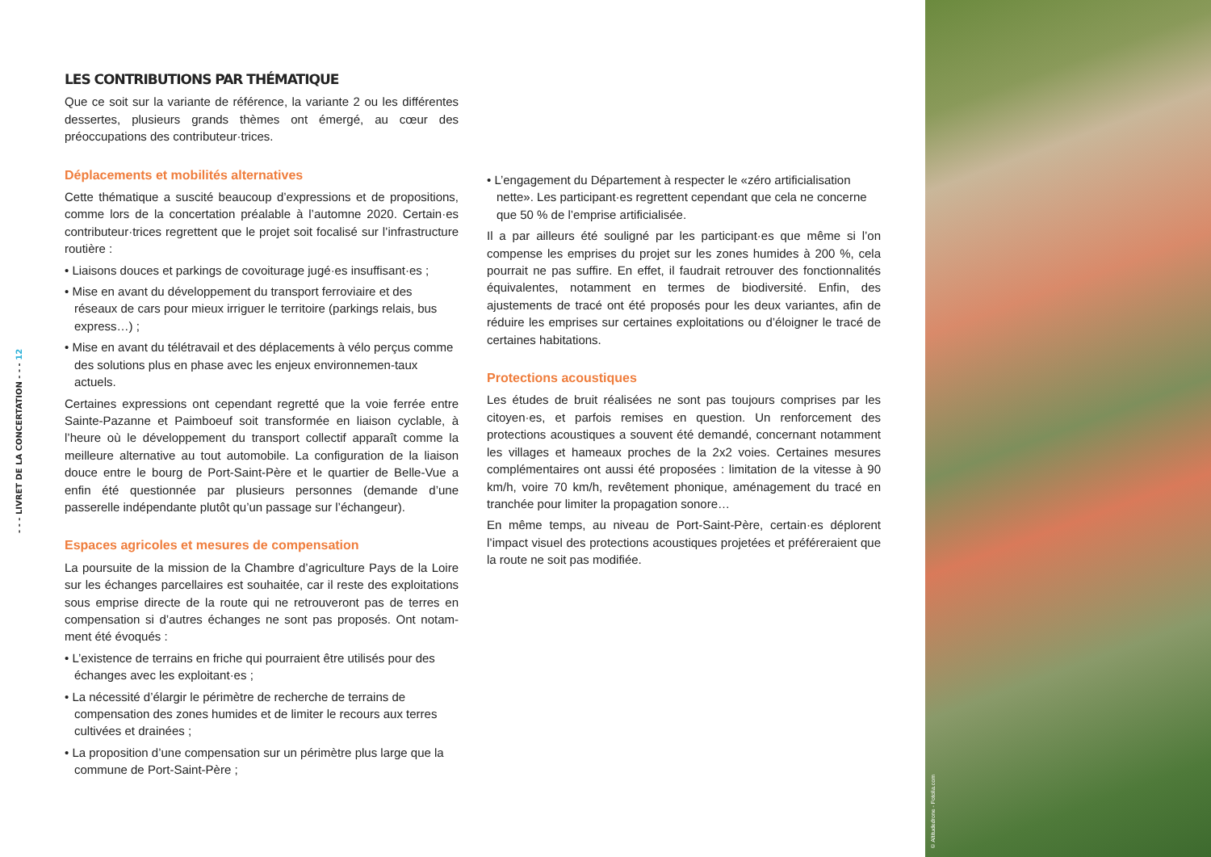- - - LIVRET DE LA CONCERTATION - - - 12
LES CONTRIBUTIONS PAR THÉMATIQUE
Que ce soit sur la variante de référence, la variante 2 ou les différentes dessertes, plusieurs grands thèmes ont émergé, au cœur des préoccupations des contributeur·trices.
Déplacements et mobilités alternatives
Cette thématique a suscité beaucoup d’expressions et de propositions, comme lors de la concertation préalable à l’automne 2020. Certain·es contributeur·trices regrettent que le projet soit focalisé sur l’infrastructure routière :
• Liaisons douces et parkings de covoiturage jugé·es insuffisant·es ;
• Mise en avant du développement du transport ferroviaire et des réseaux de cars pour mieux irriguer le territoire (parkings relais, bus express…) ;
• Mise en avant du télétravail et des déplacements à vélo perçus comme des solutions plus en phase avec les enjeux environnemen-taux actuels.
Certaines expressions ont cependant regretté que la voie ferrée entre Sainte-Pazanne et Paimboeuf soit transformée en liaison cyclable, à l’heure où le développement du transport collectif apparaît comme la meilleure alternative au tout automobile. La configuration de la liaison douce entre le bourg de Port-Saint-Père et le quartier de Belle-Vue a enfin été questionnée par plusieurs personnes (demande d’une passerelle indépendante plutôt qu’un passage sur l’échangeur).
Espaces agricoles et mesures de compensation
La poursuite de la mission de la Chambre d’agriculture Pays de la Loire sur les échanges parcellaires est souhaitée, car il reste des exploitations sous emprise directe de la route qui ne retrouveront pas de terres en compensation si d’autres échanges ne sont pas proposés. Ont notam-ment été évoqués :
• L’existence de terrains en friche qui pourraient être utilisés pour des échanges avec les exploitant·es ;
• La nécessité d’élargir le périmètre de recherche de terrains de compensation des zones humides et de limiter le recours aux terres cultivées et drainées ;
• La proposition d’une compensation sur un périmètre plus large que la commune de Port-Saint-Père ;
• L’engagement du Département à respecter le «zéro artificialisation nette». Les participant·es regrettent cependant que cela ne concerne que 50 % de l’emprise artificialisée.
Il a par ailleurs été souligné par les participant·es que même si l’on compense les emprises du projet sur les zones humides à 200 %, cela pourrait ne pas suffire. En effet, il faudrait retrouver des fonctionnalités équivalentes, notamment en termes de biodiversité. Enfin, des ajustements de tracé ont été proposés pour les deux variantes, afin de réduire les emprises sur certaines exploitations ou d’éloigner le tracé de certaines habitations.
Protections acoustiques
Les études de bruit réalisées ne sont pas toujours comprises par les citoyen·es, et parfois remises en question. Un renforcement des protections acoustiques a souvent été demandé, concernant notamment les villages et hameaux proches de la 2x2 voies. Certaines mesures complémentaires ont aussi été proposées : limitation de la vitesse à 90 km/h, voire 70 km/h, revêtement phonique, aménagement du tracé en tranchée pour limiter la propagation sonore…
En même temps, au niveau de Port-Saint-Père, certain·es déplorent l’impact visuel des protections acoustiques projetées et préféreraient que la route ne soit pas modifiée.
© Altitudedrone - Fotolia.com